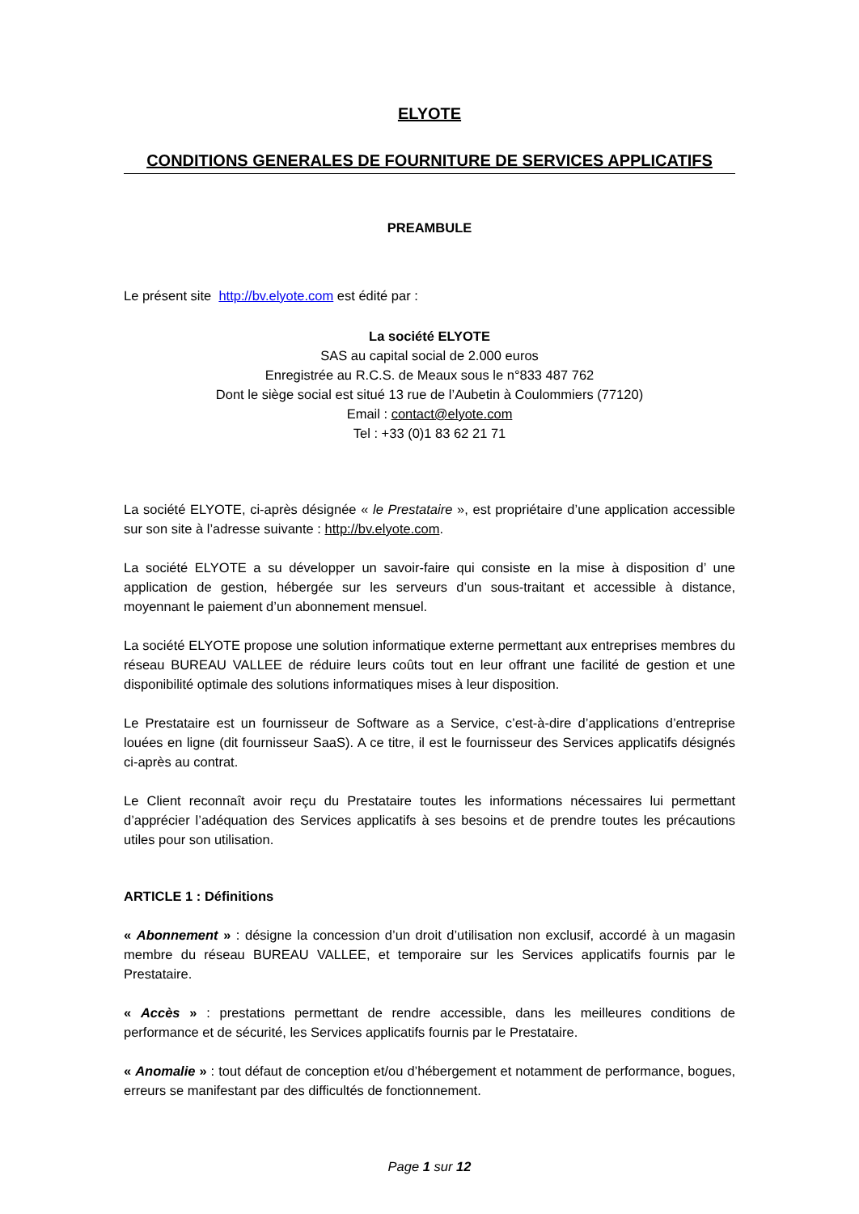ELYOTE
CONDITIONS GENERALES DE FOURNITURE DE SERVICES APPLICATIFS
PREAMBULE
Le présent site http://bv.elyote.com est édité par :
La société ELYOTE
SAS au capital social de 2.000 euros
Enregistrée au R.C.S. de Meaux sous le n°833 487 762
Dont le siège social est situé 13 rue de l’Aubetin à Coulommiers (77120)
Email : contact@elyote.com
Tel : +33 (0)1 83 62 21 71
La société ELYOTE, ci-après désignée « le Prestataire », est propriétaire d’une application accessible sur son site à l’adresse suivante : http://bv.elyote.com.
La société ELYOTE a su développer un savoir-faire qui consiste en la mise à disposition d’ une application de gestion, hébergée sur les serveurs d’un sous-traitant et accessible à distance, moyennant le paiement d’un abonnement mensuel.
La société ELYOTE propose une solution informatique externe permettant aux entreprises membres du réseau BUREAU VALLEE de réduire leurs coûts tout en leur offrant une facilité de gestion et une disponibilité optimale des solutions informatiques mises à leur disposition.
Le Prestataire est un fournisseur de Software as a Service, c’est-à-dire d’applications d’entreprise louées en ligne (dit fournisseur SaaS). A ce titre, il est le fournisseur des Services applicatifs désignés ci-après au contrat.
Le Client reconnaît avoir reçu du Prestataire toutes les informations nécessaires lui permettant d’apprécier l’adéquation des Services applicatifs à ses besoins et de prendre toutes les précautions utiles pour son utilisation.
ARTICLE 1 : Définitions
« Abonnement » : désigne la concession d’un droit d’utilisation non exclusif, accordé à un magasin membre du réseau BUREAU VALLEE, et temporaire sur les Services applicatifs fournis par le Prestataire.
« Accès » : prestations permettant de rendre accessible, dans les meilleures conditions de performance et de sécurité, les Services applicatifs fournis par le Prestataire.
« Anomalie » : tout défaut de conception et/ou d’hébergement et notamment de performance, bogues, erreurs se manifestant par des difficultés de fonctionnement.
Page 1 sur 12